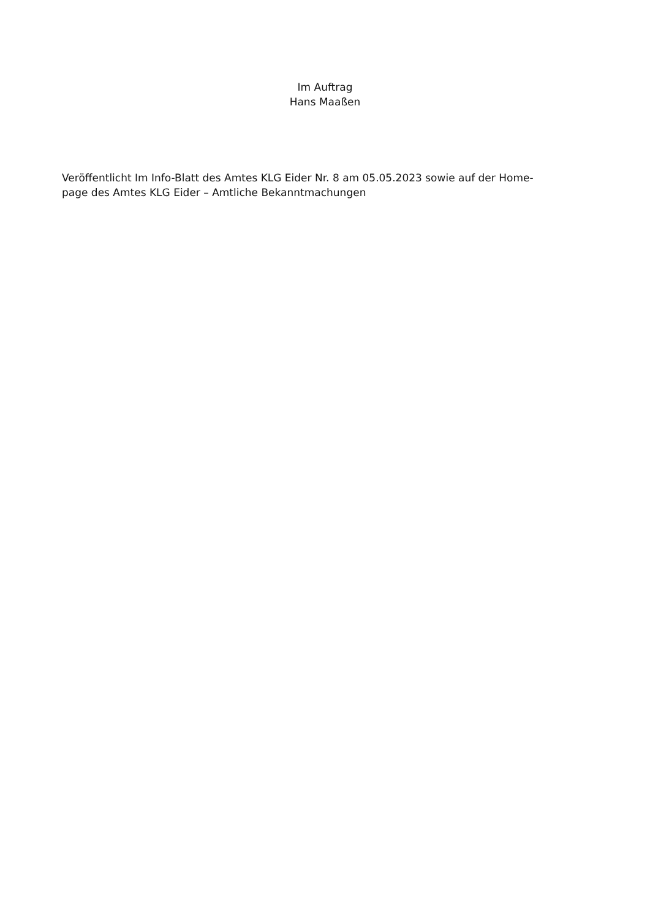Im Auftrag
Hans Maaßen
Veröffentlicht Im Info-Blatt des Amtes KLG Eider Nr. 8 am 05.05.2023 sowie auf der Home-
page des Amtes KLG Eider – Amtliche Bekanntmachungen